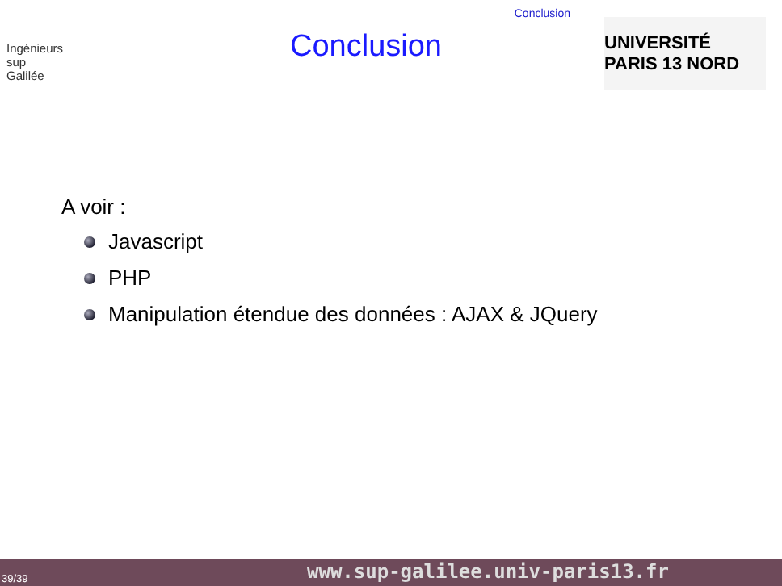Conclusion
Ingénieurs
sup
Galilée
Conclusion
UNIVERSITÉ PARIS 13 NORD
A voir :
Javascript
PHP
Manipulation étendue des données : AJAX & JQuery
39/39 www.sup-galilee.univ-paris13.fr